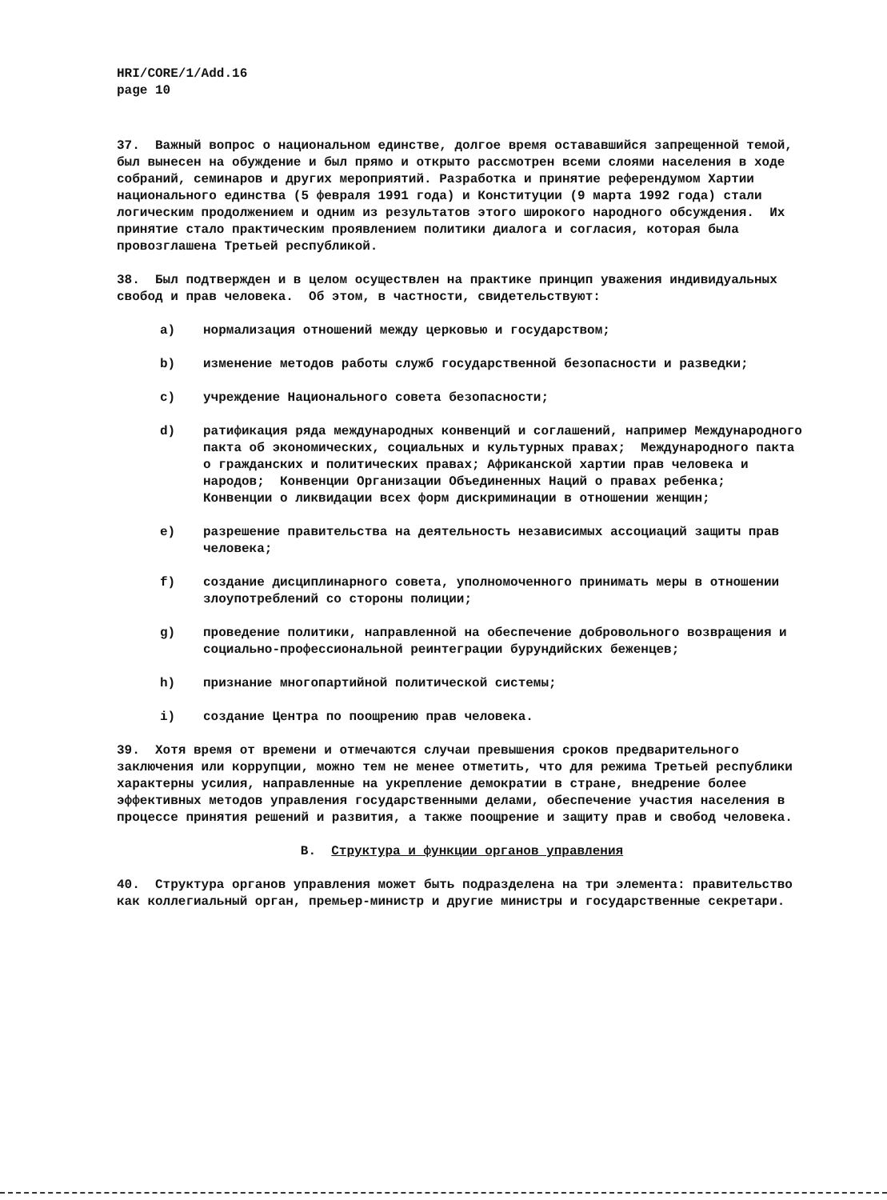HRI/CORE/1/Add.16
page 10
37. Важный вопрос о национальном единстве, долгое время остававшийся запрещенной темой, был вынесен на обуждение и был прямо и открыто рассмотрен всеми слоями населения в ходе собраний, семинаров и других мероприятий. Разработка и принятие референдумом Хартии национального единства (5 февраля 1991 года) и Конституции (9 марта 1992 года) стали логическим продолжением и одним из результатов этого широкого народного обсуждения. Их принятие стало практическим проявлением политики диалога и согласия, которая была провозглашена Третьей республикой.
38. Был подтвержден и в целом осуществлен на практике принцип уважения индивидуальных свобод и прав человека. Об этом, в частности, свидетельствуют:
a) нормализация отношений между церковью и государством;
b) изменение методов работы служб государственной безопасности и разведки;
c) учреждение Национального совета безопасности;
d) ратификация ряда международных конвенций и соглашений, например Международного пакта об экономических, социальных и культурных правах; Международного пакта о гражданских и политических правах; Африканской хартии прав человека и народов; Конвенции Организации Объединенных Наций о правах ребенка; Конвенции о ликвидации всех форм дискриминации в отношении женщин;
e) разрешение правительства на деятельность независимых ассоциаций защиты прав человека;
f) создание дисциплинарного совета, уполномоченного принимать меры в отношении злоупотреблений со стороны полиции;
g) проведение политики, направленной на обеспечение добровольного возвращения и социально-профессиональной реинтеграции бурундийских беженцев;
h) признание многопартийной политической системы;
i) создание Центра по поощрению прав человека.
39. Хотя время от времени и отмечаются случаи превышения сроков предварительного заключения или коррупции, можно тем не менее отметить, что для режима Третьей республики характерны усилия, направленные на укрепление демократии в стране, внедрение более эффективных методов управления государственными делами, обеспечение участия населения в процессе принятия решений и развития, а также поощрение и защиту прав и свобод человека.
B. Структура и функции органов управления
40. Структура органов управления может быть подразделена на три элемента: правительство как коллегиальный орган, премьер-министр и другие министры и государственные секретари.